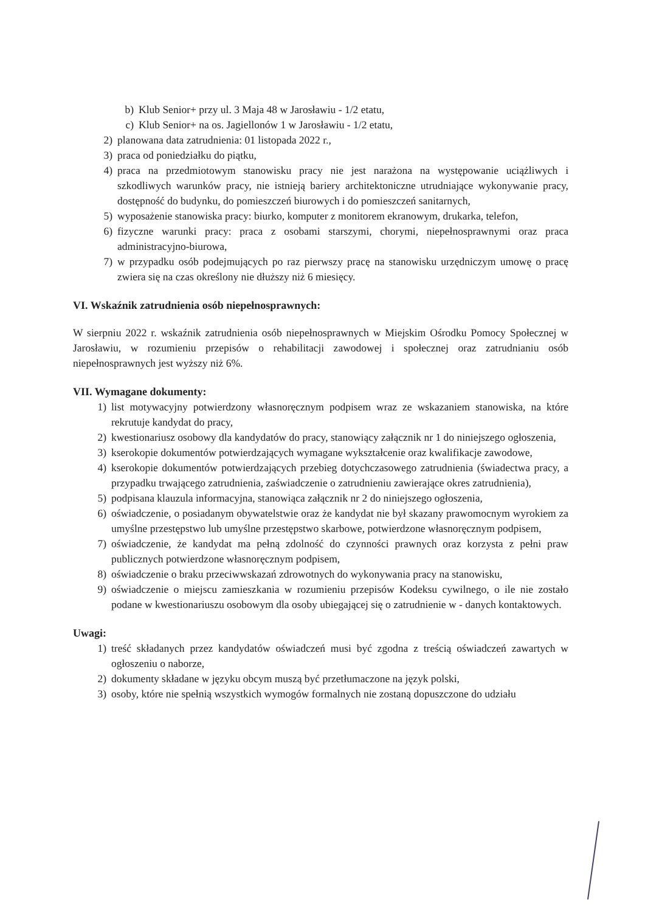b) Klub Senior+ przy ul. 3 Maja 48 w Jarosławiu - 1/2 etatu,
c) Klub Senior+ na os. Jagiellonów 1 w Jarosławiu - 1/2 etatu,
2) planowana data zatrudnienia: 01 listopada 2022 r.,
3) praca od poniedziałku do piątku,
4) praca na przedmiotowym stanowisku pracy nie jest narażona na występowanie uciążliwych i szkodliwych warunków pracy, nie istnieją bariery architektoniczne utrudniające wykonywanie pracy, dostępność do budynku, do pomieszczeń biurowych i do pomieszczeń sanitarnych,
5) wyposażenie stanowiska pracy: biurko, komputer z monitorem ekranowym, drukarka, telefon,
6) fizyczne warunki pracy: praca z osobami starszymi, chorymi, niepełnosprawnymi oraz praca administracyjno-biurowa,
7) w przypadku osób podejmujących po raz pierwszy pracę na stanowisku urzędniczym umowę o pracę zwiera się na czas określony nie dłuższy niż 6 miesięcy.
VI. Wskaźnik zatrudnienia osób niepełnosprawnych:
W sierpniu 2022 r. wskaźnik zatrudnienia osób niepełnosprawnych w Miejskim Ośrodku Pomocy Społecznej w Jarosławiu, w rozumieniu przepisów o rehabilitacji zawodowej i społecznej oraz zatrudnianiu osób niepełnosprawnych jest wyższy niż 6%.
VII. Wymagane dokumenty:
1) list motywacyjny potwierdzony własnoręcznym podpisem wraz ze wskazaniem stanowiska, na które rekrutuje kandydat do pracy,
2) kwestionariusz osobowy dla kandydatów do pracy, stanowiący załącznik nr 1 do niniejszego ogłoszenia,
3) kserokopie dokumentów potwierdzających wymagane wykształcenie oraz kwalifikacje zawodowe,
4) kserokopie dokumentów potwierdzających przebieg dotychczasowego zatrudnienia (świadectwa pracy, a przypadku trwającego zatrudnienia, zaświadczenie o zatrudnieniu zawierające okres zatrudnienia),
5) podpisana klauzula informacyjna, stanowiąca załącznik nr 2 do niniejszego ogłoszenia,
6) oświadczenie, o posiadanym obywatelstwie oraz że kandydat nie był skazany prawomocnym wyrokiem za umyślne przestępstwo lub umyślne przestępstwo skarbowe, potwierdzone własnoręcznym podpisem,
7) oświadczenie, że kandydat ma pełną zdolność do czynności prawnych oraz korzysta z pełni praw publicznych potwierdzone własnoręcznym podpisem,
8) oświadczenie o braku przeciwwskazań zdrowotnych do wykonywania pracy na stanowisku,
9) oświadczenie o miejscu zamieszkania w rozumieniu przepisów Kodeksu cywilnego, o ile nie zostało podane w kwestionariuszu osobowym dla osoby ubiegającej się o zatrudnienie w - danych kontaktowych.
Uwagi:
1) treść składanych przez kandydatów oświadczeń musi być zgodna z treścią oświadczeń zawartych w ogłoszeniu o naborze,
2) dokumenty składane w języku obcym muszą być przetłumaczone na język polski,
3) osoby, które nie spełnią wszystkich wymogów formalnych nie zostaną dopuszczone do udziału